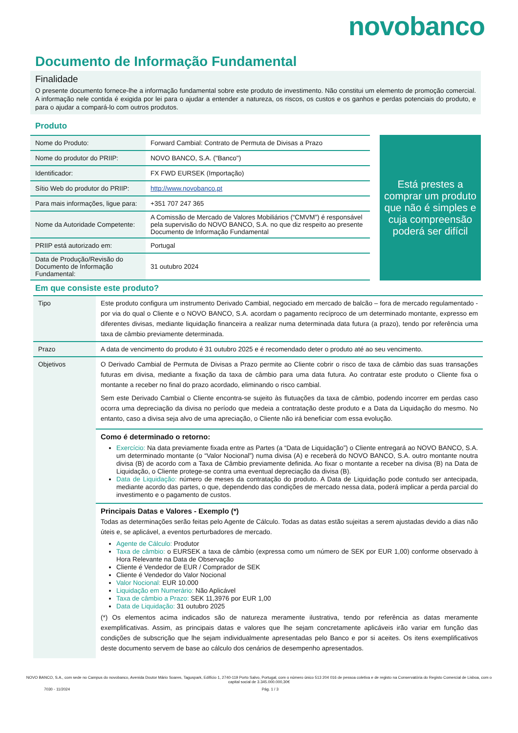novobanco
Documento de Informação Fundamental
Finalidade
O presente documento fornece-lhe a informação fundamental sobre este produto de investimento. Não constitui um elemento de promoção comercial. A informação nele contida é exigida por lei para o ajudar a entender a natureza, os riscos, os custos e os ganhos e perdas potenciais do produto, e para o ajudar a compará-lo com outros produtos.
Produto
| Nome do Produto: | Forward Cambial: Contrato de Permuta de Divisas a Prazo |
| Nome do produtor do PRIIP: | NOVO BANCO, S.A. ("Banco") |
| Identificador: | FX FWD EURSEK (Importação) |
| Sítio Web do produtor do PRIIP: | http://www.novobanco.pt |
| Para mais informações, ligue para: | +351 707 247 365 |
| Nome da Autoridade Competente: | A Comissão de Mercado de Valores Mobiliários (“CMVM”) é responsável pela supervisão do NOVO BANCO, S.A. no que diz respeito ao presente Documento de Informação Fundamental |
| PRIIP está autorizado em: | Portugal |
| Data de Produção/Revisão do Documento de Informação Fundamental: | 31 outubro 2024 |
Está prestes a comprar um produto que não é simples e cuja compreensão poderá ser difícil
Em que consiste este produto?
| Tipo | Este produto configura um instrumento Derivado Cambial, negociado em mercado de balcão – fora de mercado regulamentado - por via do qual o Cliente e o NOVO BANCO, S.A. acordam o pagamento recíproco de um determinado montante, expresso em diferentes divisas, mediante liquidação financeira a realizar numa determinada data futura (a prazo), tendo por referência uma taxa de câmbio previamente determinada. |
| Prazo | A data de vencimento do produto é 31 outubro 2025 e é recomendado deter o produto até ao seu vencimento. |
| Objetivos | O Derivado Cambial de Permuta de Divisas a Prazo permite ao Cliente cobrir o risco de taxa de câmbio das suas transações futuras em divisa, mediante a fixação da taxa de câmbio para uma data futura. Ao contratar este produto o Cliente fixa o montante a receber no final do prazo acordado, eliminando o risco cambial. Sem este Derivado Cambial o Cliente encontra-se sujeito às flutuações da taxa de câmbio, podendo incorrer em perdas caso ocorra uma depreciação da divisa no período que medeia a contratação deste produto e a Data da Liquidação do mesmo. No entanto, caso a divisa seja alvo de uma apreciação, o Cliente não irá beneficiar com essa evolução. |
| | Como é determinado o retorno: Exercício: Na data previamente fixada entre as Partes (a “Data de Liquidação”) o Cliente entregará ao NOVO BANCO, S.A. um determinado montante (o “Valor Nocional”) numa divisa (A) e receberá do NOVO BANCO, S.A. outro montante noutra divisa (B) de acordo com a Taxa de Câmbio previamente definida. Ao fixar o montante a receber na divisa (B) na Data de Liquidação, o Cliente protege-se contra uma eventual depreciação da divisa (B). Data de Liquidação: número de meses da contratação do produto. A Data de Liquidação pode contudo ser antecipada, mediante acordo das partes, o que, dependendo das condições de mercado nessa data, poderá implicar a perda parcial do investimento e o pagamento de custos. |
| | Principais Datas e Valores - Exemplo (*) Todas as determinações serão feitas pelo Agente de Cálculo. Todas as datas estão sujeitas a serem ajustadas devido a dias não úteis e, se aplicável, a eventos perturbadores de mercado. Agente de Cálculo: Produtor Taxa de câmbio: o EURSEK a taxa de câmbio (expressa como um número de SEK por EUR 1,00) conforme observado à Hora Relevante na Data de Observação Cliente é Vendedor de EUR / Comprador de SEK Cliente é Vendedor do Valor Nocional Valor Nocional: EUR 10.000 Liquidação em Numerário: Não Aplicável Taxa de câmbio a Prazo: SEK 11,3976 por EUR 1,00 Data de Liquidação: 31 outubro 2025 (*) Os elementos acima indicados são de natureza meramente ilustrativa, tendo por referência as datas meramente exemplificativas. Assim, as principais datas e valores que lhe sejam concretamente aplicáveis irão variar em função das condições de subscrição que lhe sejam individualmente apresentadas pelo Banco e por si aceites. Os itens exemplificativos deste documento servem de base ao cálculo dos cenários de desempenho apresentados. |
NOVO BANCO, S.A., com sede no Campus do novobanco, Avenida Doutor Mário Soares, Taguspark, Edifício 1, 2740-119 Porto Salvo, Portugal, com o número único 513 204 016 de pessoa coletiva e de registo na Conservatória do Registo Comercial de Lisboa, com o capital social de 3.345.000.000,30€
7030 - 11/2024 Pág. 1 / 3